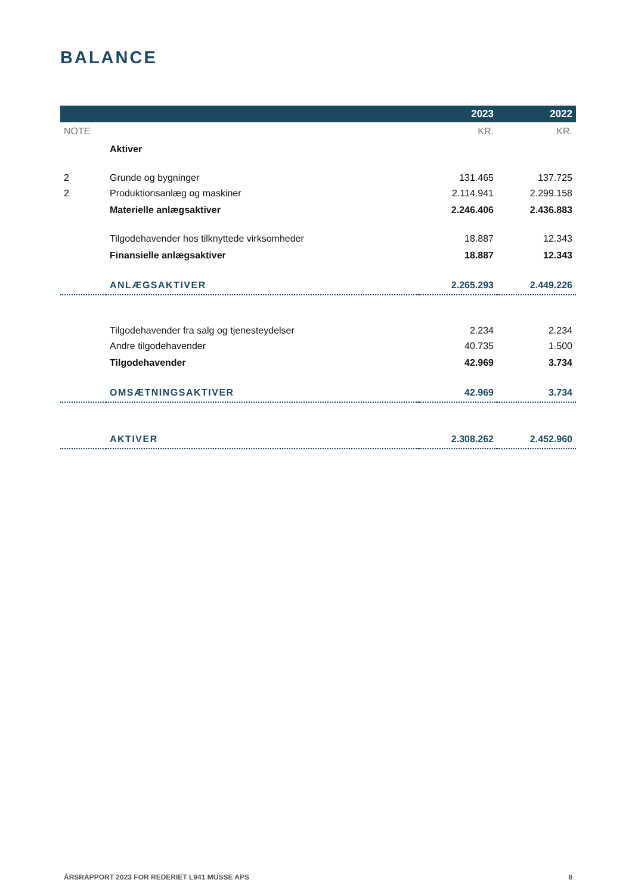BALANCE
| | | 2023 | 2022 |
| --- | --- | --- | --- |
| NOTE | | KR. | KR. |
| | Aktiver | | |
| 2 | Grunde og bygninger | 131.465 | 137.725 |
| 2 | Produktionsanlæg og maskiner | 2.114.941 | 2.299.158 |
| | Materielle anlægsaktiver | 2.246.406 | 2.436.883 |
| | Tilgodehavender hos tilknyttede virksomheder | 18.887 | 12.343 |
| | Finansielle anlægsaktiver | 18.887 | 12.343 |
| | ANLÆGSAKTIVER | 2.265.293 | 2.449.226 |
| | Tilgodehavender fra salg og tjenesteydelser | 2.234 | 2.234 |
| | Andre tilgodehavender | 40.735 | 1.500 |
| | Tilgodehavender | 42.969 | 3.734 |
| | OMSÆTNINGSAKTIVER | 42.969 | 3.734 |
| | AKTIVER | 2.308.262 | 2.452.960 |
ÅRSRAPPORT 2023 FOR REDERIET L941 MUSSE APS 8